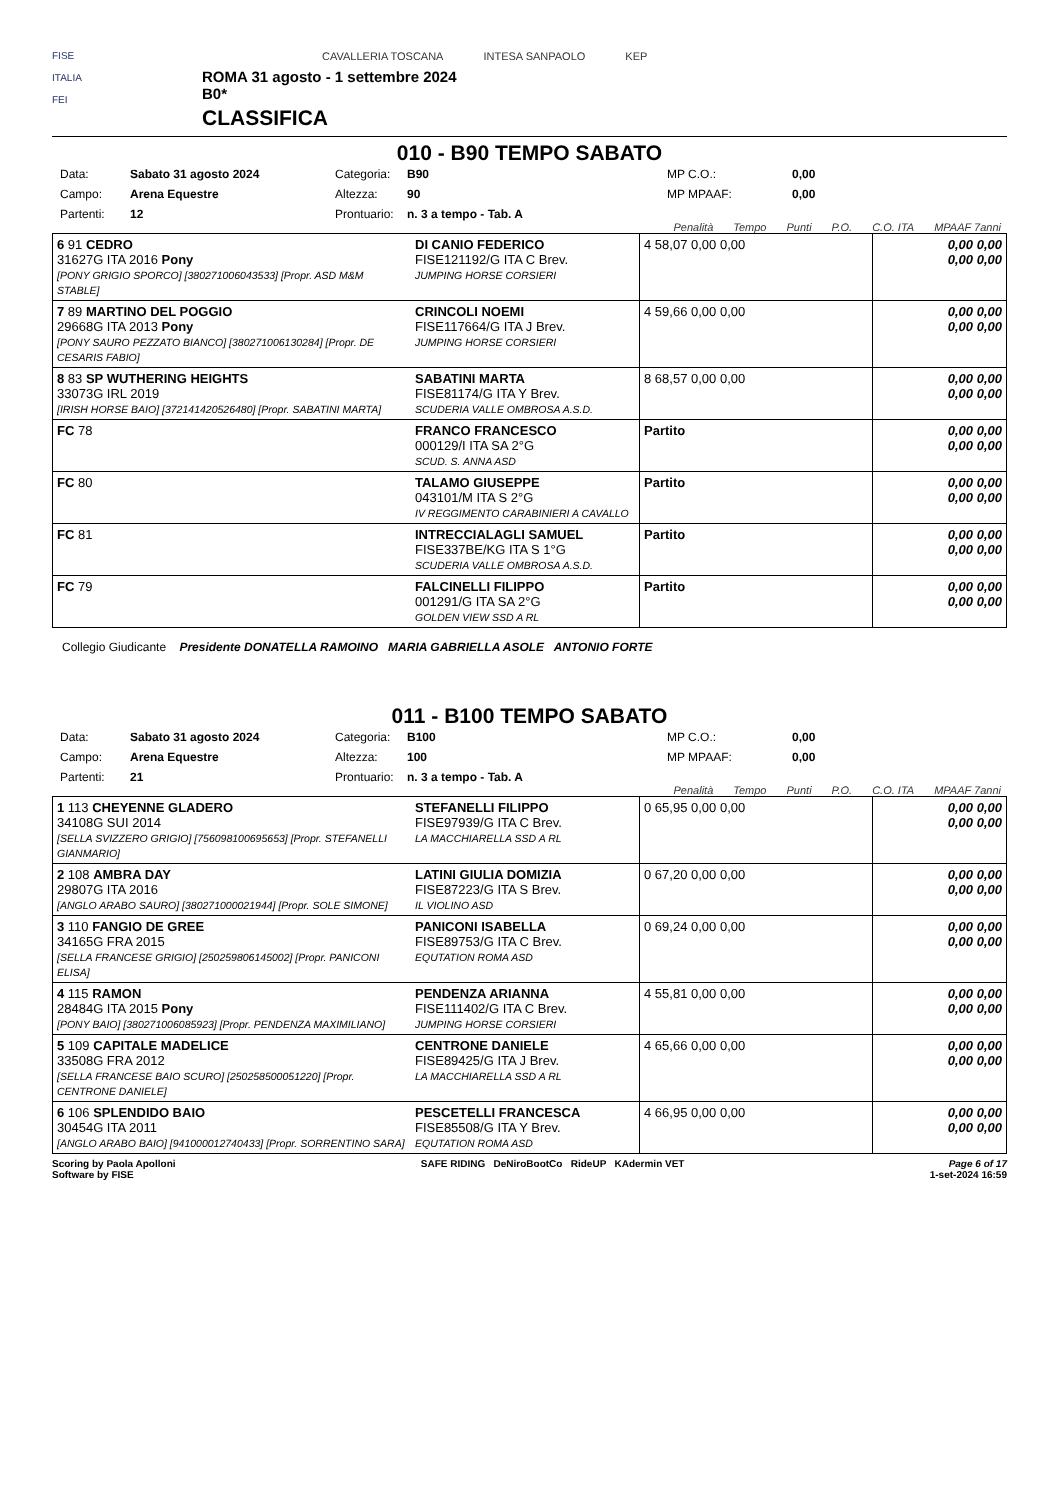FISE
ITALIA
FEI
CAVALLERIA TOSCANA INTESA SANPAOLO KEP
ROMA 31 agosto - 1 settembre 2024
B0*
CLASSIFICA
010 - B90 TEMPO SABATO
Data: Sabato 31 agosto 2024 Categoria: B90 MP C.O.: 0,00 Campo: Arena Equestre Altezza: 90 MP MPAAF: 0,00 Partenti: 12 Prontuario: n. 3 a tempo - Tab. A
Penalità Tempo Punti P.O. C.O. ITA MPAAF 7anni
| 6 91 CEDRO 31627G ITA 2016 Pony [PONY GRIGIO SPORCO] [380271006043533] [Propr. ASD M&M STABLE] | DI CANIO FEDERICO FISE121192/G ITA C Brev. JUMPING HORSE CORSIERI | 4 58,07 0,00 0,00 | 0,00 0,00 0,00 0,00 |
| 7 89 MARTINO DEL POGGIO 29668G ITA 2013 Pony [PONY SAURO PEZZATO BIANCO] [380271006130284] [Propr. DE CESARIS FABIO] | CRINCOLI NOEMI FISE117664/G ITA J Brev. JUMPING HORSE CORSIERI | 4 59,66 0,00 0,00 | 0,00 0,00 0,00 0,00 |
| 8 83 SP WUTHERING HEIGHTS 33073G IRL 2019 [IRISH HORSE BAIO] [372141420526480] [Propr. SABATINI MARTA] | SABATINI MARTA FISE81174/G ITA Y Brev. SCUDERIA VALLE OMBROSA A.S.D. | 8 68,57 0,00 0,00 | 0,00 0,00 0,00 0,00 |
| FC 78 | FRANCO FRANCESCO 000129/I ITA SA 2°G SCUD. S. ANNA ASD | Partito | 0,00 0,00 0,00 0,00 |
| FC 80 | TALAMO GIUSEPPE 043101/M ITA S 2°G IV REGGIMENTO CARABINIERI A CAVALLO | Partito | 0,00 0,00 0,00 0,00 |
| FC 81 | INTRECCIALAGLI SAMUEL FISE337BE/KG ITA S 1°G SCUDERIA VALLE OMBROSA A.S.D. | Partito | 0,00 0,00 0,00 0,00 |
| FC 79 | FALCINELLI FILIPPO 001291/G ITA SA 2°G GOLDEN VIEW SSD A RL | Partito | 0,00 0,00 0,00 0,00 |
Collegio Giudicante Presidente DONATELLA RAMOINO MARIA GABRIELLA ASOLE ANTONIO FORTE
011 - B100 TEMPO SABATO
Data: Sabato 31 agosto 2024 Categoria: B100 MP C.O.: 0,00 Campo: Arena Equestre Altezza: 100 MP MPAAF: 0,00 Partenti: 21 Prontuario: n. 3 a tempo - Tab. A
Penalità Tempo Punti P.O. C.O. ITA MPAAF 7anni
| 1 113 CHEYENNE GLADERO 34108G SUI 2014 [SELLA SVIZZERO GRIGIO] [756098100695653] [Propr. STEFANELLI GIANMARIO] | STEFANELLI FILIPPO FISE97939/G ITA C Brev. LA MACCHIARELLA SSD A RL | 0 65,95 0,00 0,00 | 0,00 0,00 0,00 0,00 |
| 2 108 AMBRA DAY 29807G ITA 2016 [ANGLO ARABO SAURO] [380271000021944] [Propr. SOLE SIMONE] | LATINI GIULIA DOMIZIA FISE87223/G ITA S Brev. IL VIOLINO ASD | 0 67,20 0,00 0,00 | 0,00 0,00 0,00 0,00 |
| 3 110 FANGIO DE GREE 34165G FRA 2015 [SELLA FRANCESE GRIGIO] [250259806145002] [Propr. PANICONI ELISA] | PANICONI ISABELLA FISE89753/G ITA C Brev. EQUTATION ROMA ASD | 0 69,24 0,00 0,00 | 0,00 0,00 0,00 0,00 |
| 4 115 RAMON 28484G ITA 2015 Pony [PONY BAIO] [380271006085923] [Propr. PENDENZA MAXIMILIANO] | PENDENZA ARIANNA FISE111402/G ITA C Brev. JUMPING HORSE CORSIERI | 4 55,81 0,00 0,00 | 0,00 0,00 0,00 0,00 |
| 5 109 CAPITALE MADELICE 33508G FRA 2012 [SELLA FRANCESE BAIO SCURO] [250258500051220] [Propr. CENTRONE DANIELE] | CENTRONE DANIELE FISE89425/G ITA J Brev. LA MACCHIARELLA SSD A RL | 4 65,66 0,00 0,00 | 0,00 0,00 0,00 0,00 |
| 6 106 SPLENDIDO BAIO 30454G ITA 2011 [ANGLO ARABO BAIO] [941000012740433] [Propr. SORRENTINO SARA] | PESCETELLI FRANCESCA FISE85508/G ITA Y Brev. EQUTATION ROMA ASD | 4 66,95 0,00 0,00 | 0,00 0,00 0,00 0,00 |
Scoring by Paola Apolloni
Software by FISE SAFE RIDING DeNiroBootCo RideUP KAdermin VET Page 6 of 17
1-set-2024 16:59